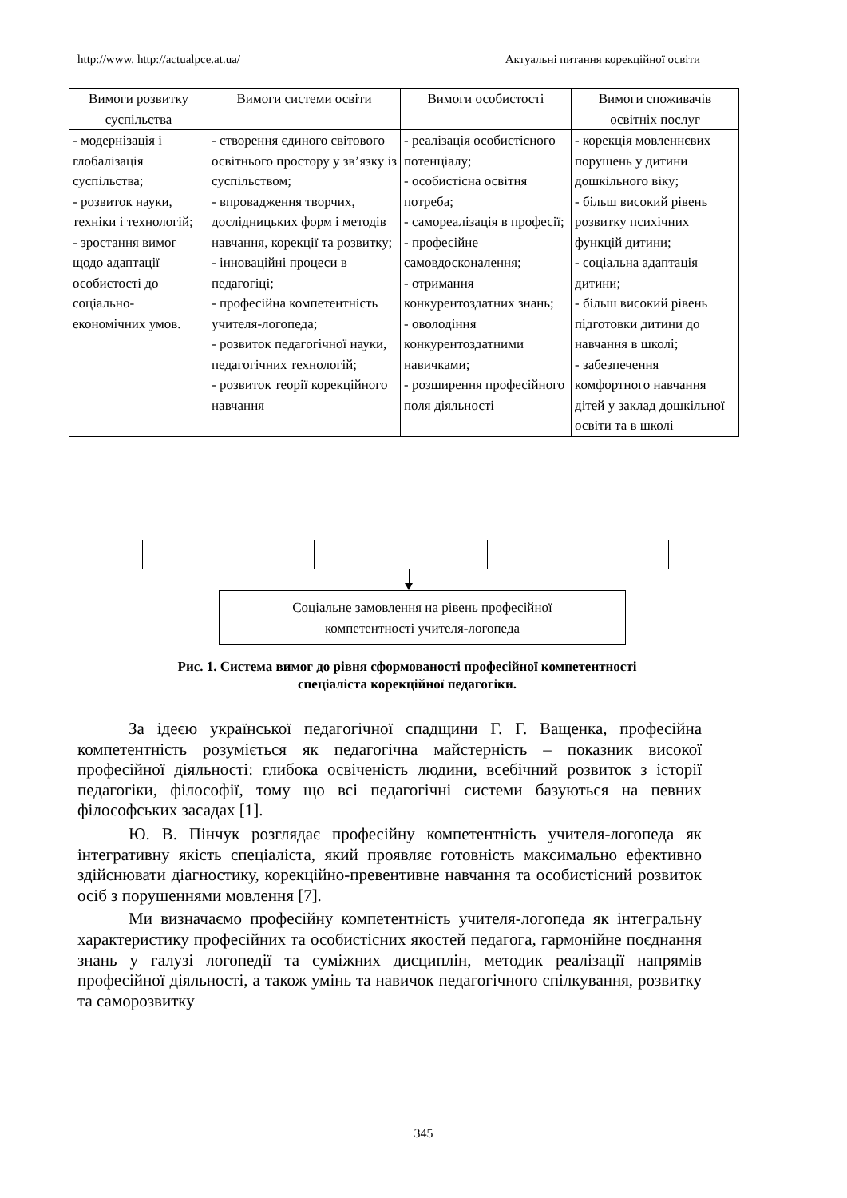http://www. http://actualpce.at.ua/ Актуальні питання корекційної освіти
| Вимоги розвитку суспільства | Вимоги системи освіти | Вимоги особистості | Вимоги споживачів освітніх послуг |
| --- | --- | --- | --- |
| - модернізація і глобалізація суспільства; - розвиток науки, техніки і технологій; - зростання вимог щодо адаптації особистості до соціально-економічних умов. | - створення єдиного світового освітнього простору у зв’язку із суспільством; - впровадження творчих, дослідницьких форм і методів навчання, корекції та розвитку; - інноваційні процеси в педагогіці; - професійна компетентність учителя-логопеда; - розвиток педагогічної науки, педагогічних технологій; - розвиток теорії корекційного навчання | - реалізація особистісного потенціалу; - особистісна освітня потреба; - самореалізація в професії; - професійне самовдосконалення; - отримання конкурентоздатних знань; - оволодіння конкурентоздатними навичками; - розширення професійного поля діяльності | - корекція мовленнєвих порушень у дитини дошкільного віку; - більш високий рівень розвитку психічних функцій дитини; - соціальна адаптація дитини; - більш високий рівень підготовки дитини до навчання в школі; - забезпечення комфортного навчання дітей у заклад дошкільної освіти та в школі |
Соціальне замовлення на рівень професійної
компетентності учителя-логопеда
Рис. 1. Система вимог до рівня сформованості професійної компетентності
спеціаліста корекційної педагогіки.
За ідеєю української педагогічної спадщини Г. Г. Ващенка, професійна компетентність розуміється як педагогічна майстерність – показник високої професійної діяльності: глибока освіченість людини, всебічний розвиток з історії педагогіки, філософії, тому що всі педагогічні системи базуються на певних філософських засадах [1].
Ю. В. Пінчук розглядає професійну компетентність учителя-логопеда як інтегративну якість спеціаліста, який проявляє готовність максимально ефективно здійснювати діагностику, корекційно-превентивне навчання та особистісний розвиток осіб з порушеннями мовлення [7].
Ми визначаємо професійну компетентність учителя-логопеда як інтегральну характеристику професійних та особистісних якостей педагога, гармонійне поєднання знань у галузі логопедії та суміжних дисциплін, методик реалізації напрямів професійної діяльності, а також умінь та навичок педагогічного спілкування, розвитку та саморозвитку
345